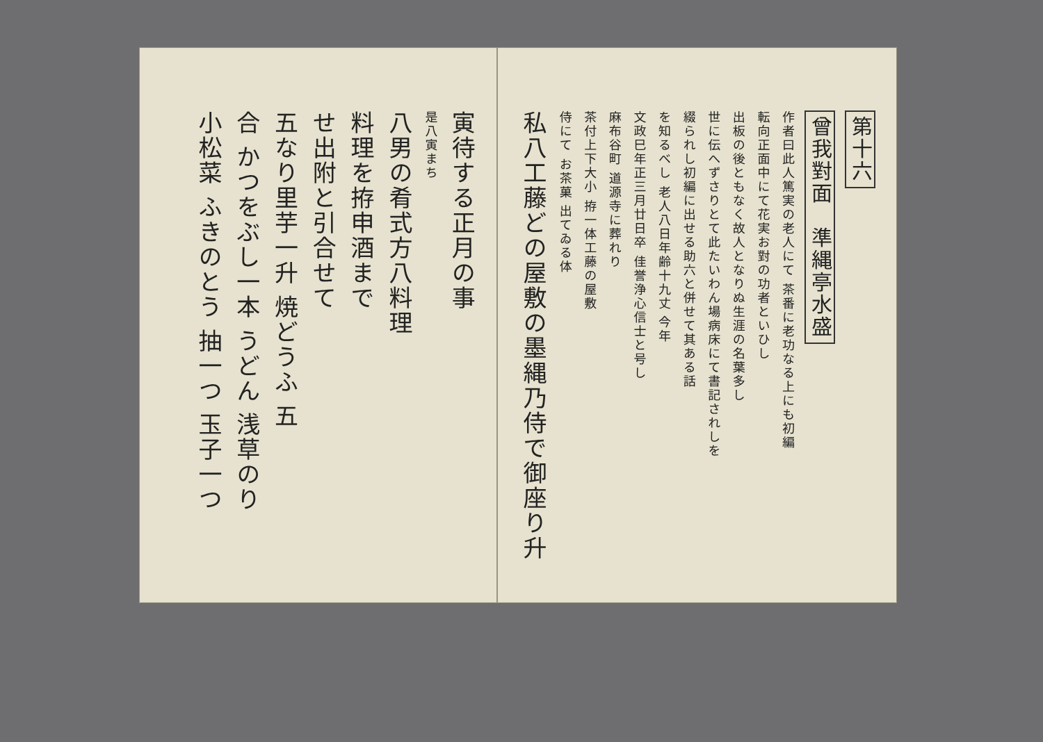寅待する正月の事
是八寅まち
八男の肴式方八料理
料理を拵申酒まで
せ出附と引合せて
五なり里芋一升 焼どうふ 五
合 かつをぶし一本 うどん 浅草のり
小松菜 ふきのとう 抽一つ 玉子一つ
第十六
曾我對面　準縄亭水盛
作者曰此人篤実の老人にて 茶番に老功なる上にも初編
転向正面中にて花実お對の功者といひし
出板の後ともなく故人となりぬ生涯の名葉多し
世に伝へずさりとて此たいわん場病床にて書記されしを
綴られし初編に出せる助六と併せて其ある話
を知るべし 老人八日年齢十九丈 今年
文政巳年正三月廿日卒 佳誉浄心信士と号し
麻布谷町 道源寺に葬れり
茶付上下大小 拵一体工藤の屋敷
侍にて お茶菓 出てゐる体
私八工藤どの屋敷の墨縄乃侍で御座り升